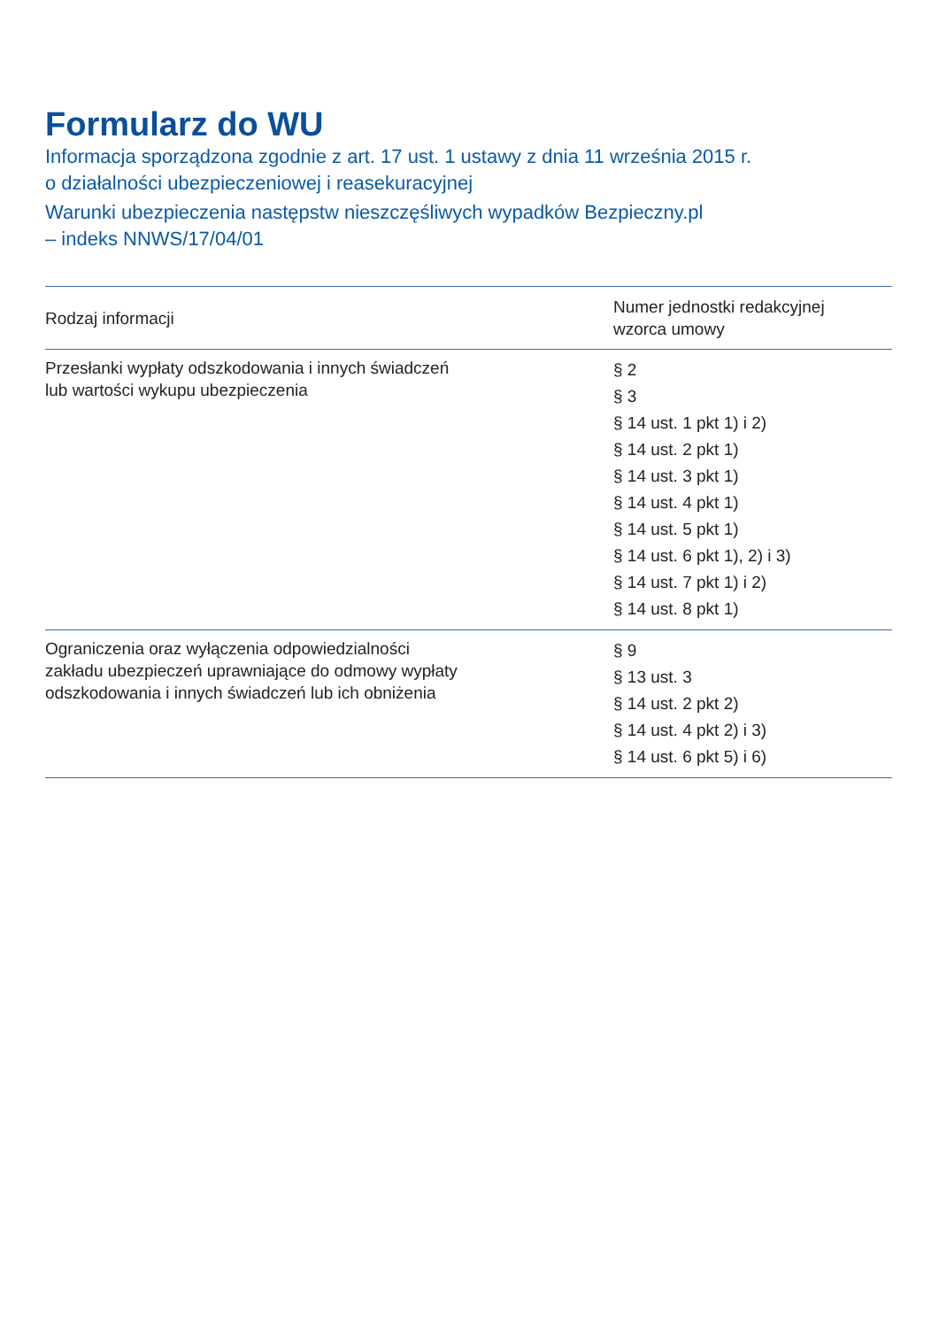Formularz do WU
Informacja sporządzona zgodnie z art. 17 ust. 1 ustawy z dnia 11 września 2015 r.
o działalności ubezpieczeniowej i reasekuracyjnej
Warunki ubezpieczenia następstw nieszczęśliwych wypadków Bezpieczny.pl
– indeks NNWS/17/04/01
| Rodzaj informacji | Numer jednostki redakcyjnej wzorca umowy |
| --- | --- |
| Przesłanki wypłaty odszkodowania i innych świadczeń lub wartości wykupu ubezpieczenia | § 2 § 3 § 14 ust. 1 pkt 1) i 2) § 14 ust. 2 pkt 1) § 14 ust. 3 pkt 1) § 14 ust. 4 pkt 1) § 14 ust. 5 pkt 1) § 14 ust. 6 pkt 1), 2) i 3) § 14 ust. 7 pkt 1) i 2) § 14 ust. 8 pkt 1) |
| Ograniczenia oraz wyłączenia odpowiedzialności zakładu ubezpieczeń uprawniające do odmowy wypłaty odszkodowania i innych świadczeń lub ich obniżenia | § 9 § 13 ust. 3 § 14 ust. 2 pkt 2) § 14 ust. 4 pkt 2) i 3) § 14 ust. 6 pkt 5) i 6) |